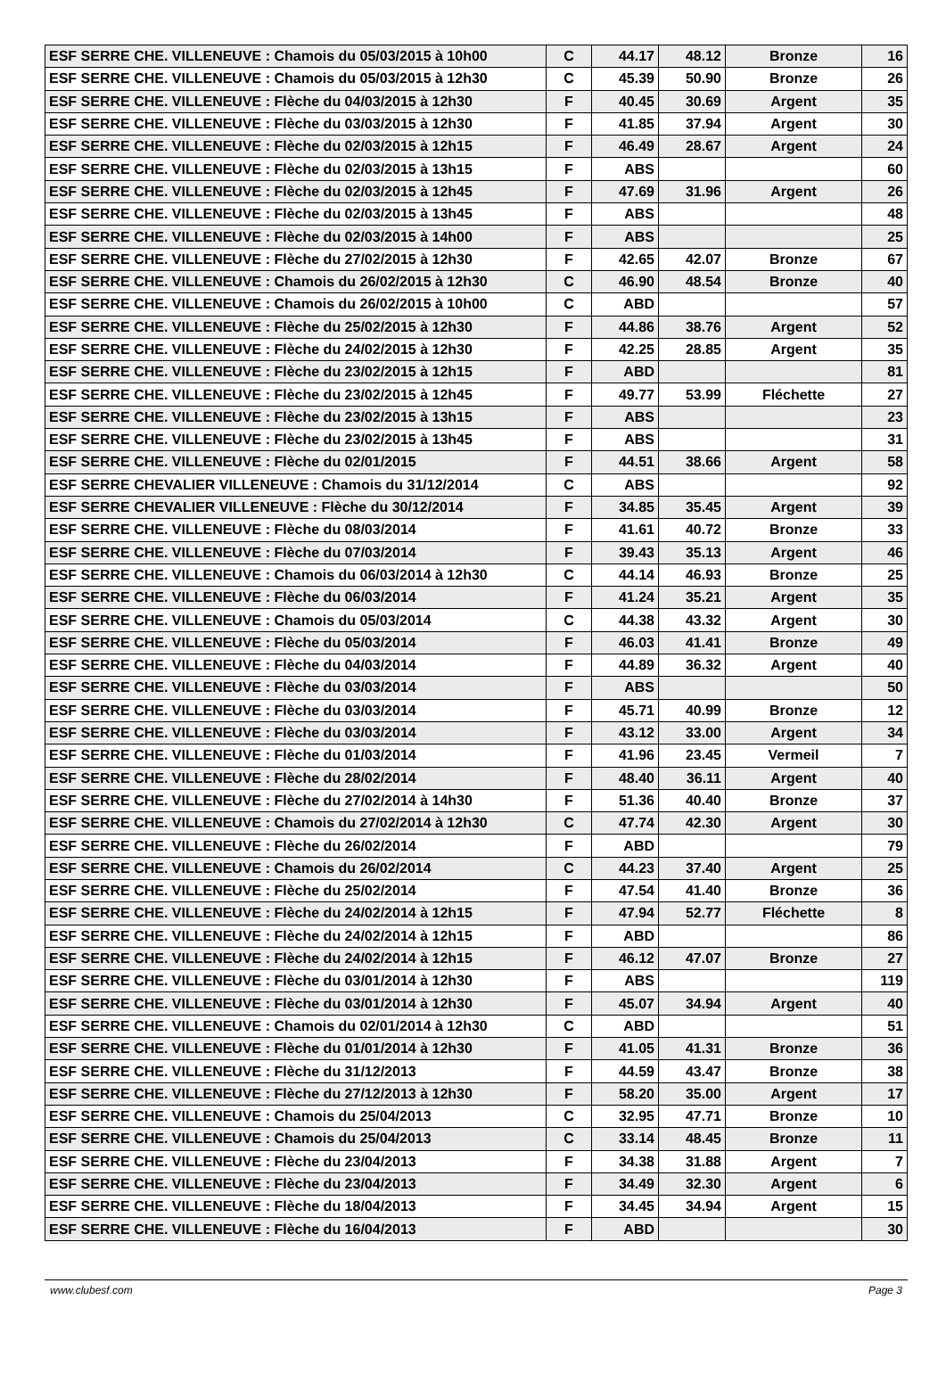| ESF SERRE CHE. VILLENEUVE : Chamois du 05/03/2015 à 10h00 | C | 44.17 | 48.12 | Bronze | 16 |
| ESF SERRE CHE. VILLENEUVE : Chamois du 05/03/2015 à 12h30 | C | 45.39 | 50.90 | Bronze | 26 |
| ESF SERRE CHE. VILLENEUVE : Flèche du 04/03/2015 à 12h30 | F | 40.45 | 30.69 | Argent | 35 |
| ESF SERRE CHE. VILLENEUVE : Flèche du 03/03/2015 à 12h30 | F | 41.85 | 37.94 | Argent | 30 |
| ESF SERRE CHE. VILLENEUVE : Flèche du 02/03/2015 à 12h15 | F | 46.49 | 28.67 | Argent | 24 |
| ESF SERRE CHE. VILLENEUVE : Flèche du 02/03/2015 à 13h15 | F | ABS | | | 60 |
| ESF SERRE CHE. VILLENEUVE : Flèche du 02/03/2015 à 12h45 | F | 47.69 | 31.96 | Argent | 26 |
| ESF SERRE CHE. VILLENEUVE : Flèche du 02/03/2015 à 13h45 | F | ABS | | | 48 |
| ESF SERRE CHE. VILLENEUVE : Flèche du 02/03/2015 à 14h00 | F | ABS | | | 25 |
| ESF SERRE CHE. VILLENEUVE : Flèche du 27/02/2015 à 12h30 | F | 42.65 | 42.07 | Bronze | 67 |
| ESF SERRE CHE. VILLENEUVE : Chamois du 26/02/2015 à 12h30 | C | 46.90 | 48.54 | Bronze | 40 |
| ESF SERRE CHE. VILLENEUVE : Chamois du 26/02/2015 à 10h00 | C | ABD | | | 57 |
| ESF SERRE CHE. VILLENEUVE : Flèche du 25/02/2015 à 12h30 | F | 44.86 | 38.76 | Argent | 52 |
| ESF SERRE CHE. VILLENEUVE : Flèche du 24/02/2015 à 12h30 | F | 42.25 | 28.85 | Argent | 35 |
| ESF SERRE CHE. VILLENEUVE : Flèche du 23/02/2015 à 12h15 | F | ABD | | | 81 |
| ESF SERRE CHE. VILLENEUVE : Flèche du 23/02/2015 à 12h45 | F | 49.77 | 53.99 | Fléchette | 27 |
| ESF SERRE CHE. VILLENEUVE : Flèche du 23/02/2015 à 13h15 | F | ABS | | | 23 |
| ESF SERRE CHE. VILLENEUVE : Flèche du 23/02/2015 à 13h45 | F | ABS | | | 31 |
| ESF SERRE CHE. VILLENEUVE : Flèche du 02/01/2015 | F | 44.51 | 38.66 | Argent | 58 |
| ESF SERRE CHEVALIER VILLENEUVE : Chamois du 31/12/2014 | C | ABS | | | 92 |
| ESF SERRE CHEVALIER VILLENEUVE : Flèche du 30/12/2014 | F | 34.85 | 35.45 | Argent | 39 |
| ESF SERRE CHE. VILLENEUVE : Flèche du 08/03/2014 | F | 41.61 | 40.72 | Bronze | 33 |
| ESF SERRE CHE. VILLENEUVE : Flèche du 07/03/2014 | F | 39.43 | 35.13 | Argent | 46 |
| ESF SERRE CHE. VILLENEUVE : Chamois du 06/03/2014 à 12h30 | C | 44.14 | 46.93 | Bronze | 25 |
| ESF SERRE CHE. VILLENEUVE : Flèche du 06/03/2014 | F | 41.24 | 35.21 | Argent | 35 |
| ESF SERRE CHE. VILLENEUVE : Chamois du 05/03/2014 | C | 44.38 | 43.32 | Argent | 30 |
| ESF SERRE CHE. VILLENEUVE : Flèche du 05/03/2014 | F | 46.03 | 41.41 | Bronze | 49 |
| ESF SERRE CHE. VILLENEUVE : Flèche du 04/03/2014 | F | 44.89 | 36.32 | Argent | 40 |
| ESF SERRE CHE. VILLENEUVE : Flèche du 03/03/2014 | F | ABS | | | 50 |
| ESF SERRE CHE. VILLENEUVE : Flèche du 03/03/2014 | F | 45.71 | 40.99 | Bronze | 12 |
| ESF SERRE CHE. VILLENEUVE : Flèche du 03/03/2014 | F | 43.12 | 33.00 | Argent | 34 |
| ESF SERRE CHE. VILLENEUVE : Flèche du 01/03/2014 | F | 41.96 | 23.45 | Vermeil | 7 |
| ESF SERRE CHE. VILLENEUVE : Flèche du 28/02/2014 | F | 48.40 | 36.11 | Argent | 40 |
| ESF SERRE CHE. VILLENEUVE : Flèche du 27/02/2014 à 14h30 | F | 51.36 | 40.40 | Bronze | 37 |
| ESF SERRE CHE. VILLENEUVE : Chamois du 27/02/2014 à 12h30 | C | 47.74 | 42.30 | Argent | 30 |
| ESF SERRE CHE. VILLENEUVE : Flèche du 26/02/2014 | F | ABD | | | 79 |
| ESF SERRE CHE. VILLENEUVE : Chamois du 26/02/2014 | C | 44.23 | 37.40 | Argent | 25 |
| ESF SERRE CHE. VILLENEUVE : Flèche du 25/02/2014 | F | 47.54 | 41.40 | Bronze | 36 |
| ESF SERRE CHE. VILLENEUVE : Flèche du 24/02/2014 à 12h15 | F | 47.94 | 52.77 | Fléchette | 8 |
| ESF SERRE CHE. VILLENEUVE : Flèche du 24/02/2014 à 12h15 | F | ABD | | | 86 |
| ESF SERRE CHE. VILLENEUVE : Flèche du 24/02/2014 à 12h15 | F | 46.12 | 47.07 | Bronze | 27 |
| ESF SERRE CHE. VILLENEUVE : Flèche du 03/01/2014 à 12h30 | F | ABS | | | 119 |
| ESF SERRE CHE. VILLENEUVE : Flèche du 03/01/2014 à 12h30 | F | 45.07 | 34.94 | Argent | 40 |
| ESF SERRE CHE. VILLENEUVE : Chamois du 02/01/2014 à 12h30 | C | ABD | | | 51 |
| ESF SERRE CHE. VILLENEUVE : Flèche du 01/01/2014 à 12h30 | F | 41.05 | 41.31 | Bronze | 36 |
| ESF SERRE CHE. VILLENEUVE : Flèche du 31/12/2013 | F | 44.59 | 43.47 | Bronze | 38 |
| ESF SERRE CHE. VILLENEUVE : Flèche du 27/12/2013 à 12h30 | F | 58.20 | 35.00 | Argent | 17 |
| ESF SERRE CHE. VILLENEUVE : Chamois du 25/04/2013 | C | 32.95 | 47.71 | Bronze | 10 |
| ESF SERRE CHE. VILLENEUVE : Chamois du 25/04/2013 | C | 33.14 | 48.45 | Bronze | 11 |
| ESF SERRE CHE. VILLENEUVE : Flèche du 23/04/2013 | F | 34.38 | 31.88 | Argent | 7 |
| ESF SERRE CHE. VILLENEUVE : Flèche du 23/04/2013 | F | 34.49 | 32.30 | Argent | 6 |
| ESF SERRE CHE. VILLENEUVE : Flèche du 18/04/2013 | F | 34.45 | 34.94 | Argent | 15 |
| ESF SERRE CHE. VILLENEUVE : Flèche du 16/04/2013 | F | ABD | | | 30 |
www.clubesf.com Page 3